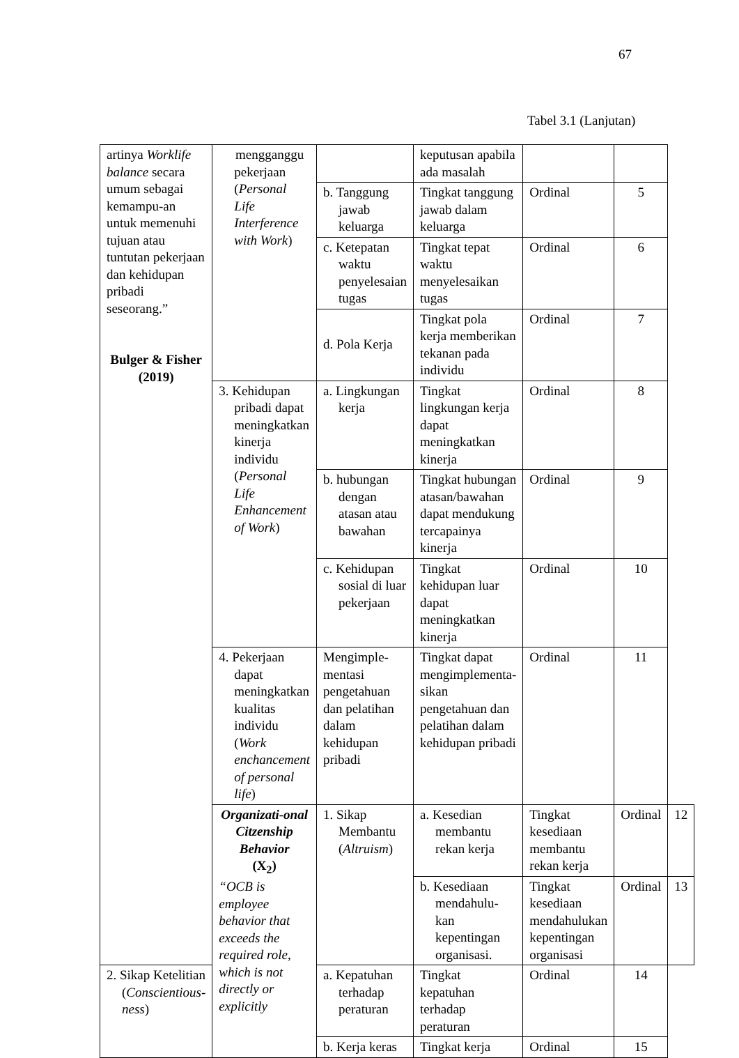67
Tabel 3.1 (Lanjutan)
| artinya Worklife balance secara umum sebagai kemampu-an untuk memenuhi tujuan atau tuntutan pekerjaan dan kehidupan pribadi seseorang.” Bulger & Fisher (2019) | mengganggu pekerjaan ( Personal Life Interference with Work ) | | keputusan apabila ada masalah | | | |
| | | b. Tanggung jawab keluarga | Tingkat tanggung jawab dalam keluarga | Ordinal | 5 | |
| | | c. Ketepatan waktu penyelesaian tugas | Tingkat tepat waktu menyelesaikan tugas | Ordinal | 6 | |
| | | d. Pola Kerja | Tingkat pola kerja memberikan tekanan pada individu | Ordinal | 7 | |
| | 3. Kehidupan pribadi dapat meningkatkan kinerja individu ( Personal Life Enhancement of Work ) | a. Lingkungan kerja | Tingkat lingkungan kerja dapat meningkatkan kinerja | Ordinal | 8 | |
| | | b. hubungan dengan atasan atau bawahan | Tingkat hubungan atasan/bawahan dapat mendukung tercapainya kinerja | Ordinal | 9 | |
| | | c. Kehidupan sosial di luar pekerjaan | Tingkat kehidupan luar dapat meningkatkan kinerja | Ordinal | 10 | |
| | 4. Pekerjaan dapat meningkatkan kualitas individu ( Work enchancement of personal life ) | Mengimple-mentasi pengetahuan dan pelatihan dalam kehidupan pribadi | Tingkat dapat mengimplementa-sikan pengetahuan dan pelatihan dalam kehidupan pribadi | Ordinal | 11 | |
| | Organizati-onal Citzenship Behavior (X<sub>2</sub>) “OCB is employee behavior that exceeds the required role, which is not directly or explicitly | 1. Sikap Membantu ( Altruism ) | a. Kesedian membantu rekan kerja | Tingkat kesediaan membantu rekan kerja | Ordinal | 12 |
| | | | b. Kesediaan mendahulu-kan kepentingan organisasi. | Tingkat kesediaan mendahulukan kepentingan organisasi | Ordinal | 13 |
| 2. Sikap Ketelitian ( Conscientious-ness ) | | a. Kepatuhan terhadap peraturan | Tingkat kepatuhan terhadap peraturan | Ordinal | 14 | |
| | | b. Kerja keras | Tingkat kerja | Ordinal | 15 | |